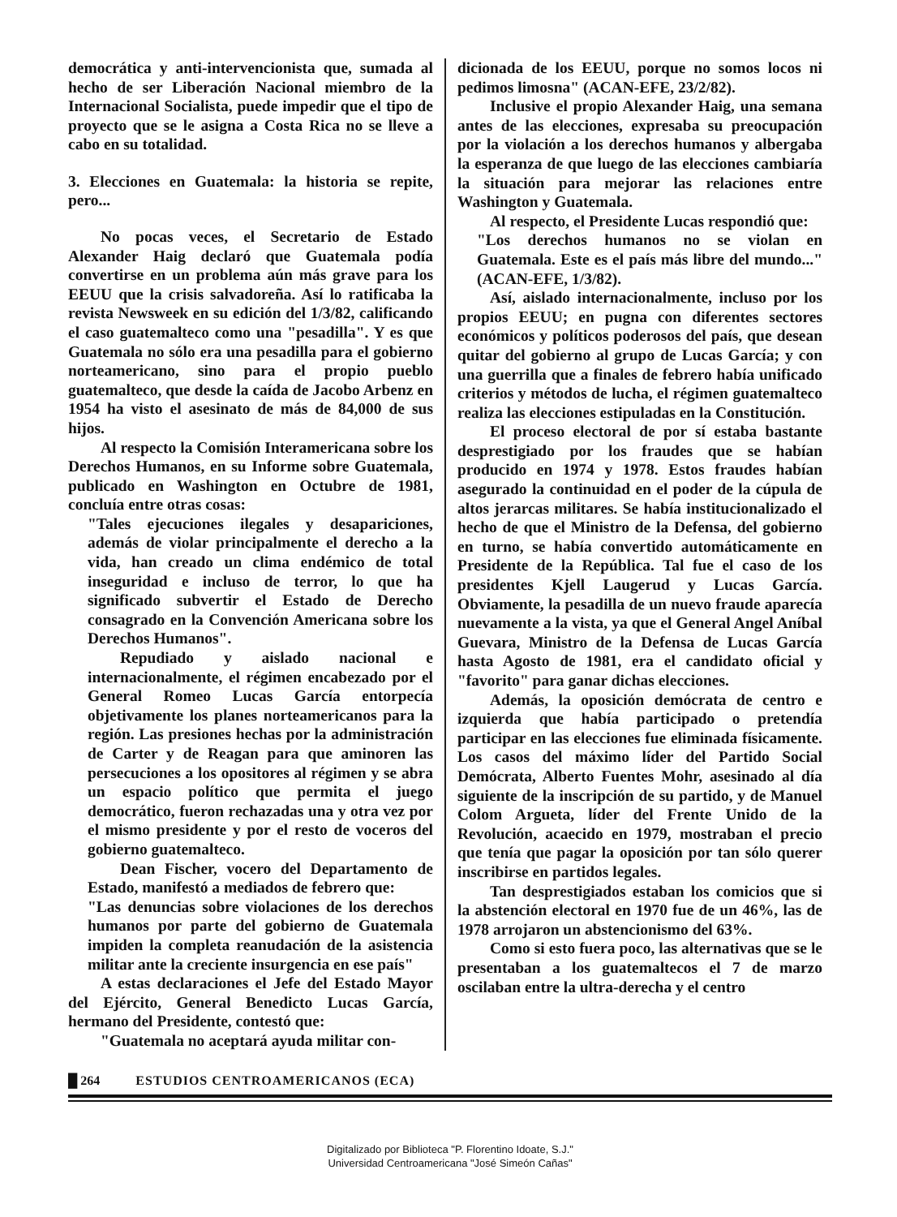democrática y anti-intervencionista que, sumada al hecho de ser Liberación Nacional miembro de la Internacional Socialista, puede impedir que el tipo de proyecto que se le asigna a Costa Rica no se lleve a cabo en su totalidad.
3. Elecciones en Guatemala: la historia se repite, pero...
No pocas veces, el Secretario de Estado Alexander Haig declaró que Guatemala podía convertirse en un problema aún más grave para los EEUU que la crisis salvadoreña. Así lo ratificaba la revista Newsweek en su edición del 1/3/82, calificando el caso guatemalteco como una "pesadilla". Y es que Guatemala no sólo era una pesadilla para el gobierno norteamericano, sino para el propio pueblo guatemalteco, que desde la caída de Jacobo Arbenz en 1954 ha visto el asesinato de más de 84,000 de sus hijos.
Al respecto la Comisión Interamericana sobre los Derechos Humanos, en su Informe sobre Guatemala, publicado en Washington en Octubre de 1981, concluía entre otras cosas:
"Tales ejecuciones ilegales y desapariciones, además de violar principalmente el derecho a la vida, han creado un clima endémico de total inseguridad e incluso de terror, lo que ha significado subvertir el Estado de Derecho consagrado en la Convención Americana sobre los Derechos Humanos".
Repudiado y aislado nacional e internacionalmente, el régimen encabezado por el General Romeo Lucas García entorpecía objetivamente los planes norteamericanos para la región. Las presiones hechas por la administración de Carter y de Reagan para que aminoren las persecuciones a los opositores al régimen y se abra un espacio político que permita el juego democrático, fueron rechazadas una y otra vez por el mismo presidente y por el resto de voceros del gobierno guatemalteco.
Dean Fischer, vocero del Departamento de Estado, manifestó a mediados de febrero que:
"Las denuncias sobre violaciones de los derechos humanos por parte del gobierno de Guatemala impiden la completa reanudación de la asistencia militar ante la creciente insurgencia en ese país"
A estas declaraciones el Jefe del Estado Mayor del Ejército, General Benedicto Lucas García, hermano del Presidente, contestó que:
"Guatemala no aceptará ayuda militar con-
dicionada de los EEUU, porque no somos locos ni pedimos limosna" (ACAN-EFE, 23/2/82).
Inclusive el propio Alexander Haig, una semana antes de las elecciones, expresaba su preocupación por la violación a los derechos humanos y albergaba la esperanza de que luego de las elecciones cambiaría la situación para mejorar las relaciones entre Washington y Guatemala.
Al respecto, el Presidente Lucas respondió que:
"Los derechos humanos no se violan en Guatemala. Este es el país más libre del mundo..." (ACAN-EFE, 1/3/82).
Así, aislado internacionalmente, incluso por los propios EEUU; en pugna con diferentes sectores económicos y políticos poderosos del país, que desean quitar del gobierno al grupo de Lucas García; y con una guerrilla que a finales de febrero había unificado criterios y métodos de lucha, el régimen guatemalteco realiza las elecciones estipuladas en la Constitución.
El proceso electoral de por sí estaba bastante desprestigiado por los fraudes que se habían producido en 1974 y 1978. Estos fraudes habían asegurado la continuidad en el poder de la cúpula de altos jerarcas militares. Se había institucionalizado el hecho de que el Ministro de la Defensa, del gobierno en turno, se había convertido automáticamente en Presidente de la República. Tal fue el caso de los presidentes Kjell Laugerud y Lucas García. Obviamente, la pesadilla de un nuevo fraude aparecía nuevamente a la vista, ya que el General Angel Aníbal Guevara, Ministro de la Defensa de Lucas García hasta Agosto de 1981, era el candidato oficial y "favorito" para ganar dichas elecciones.
Además, la oposición demócrata de centro e izquierda que había participado o pretendía participar en las elecciones fue eliminada físicamente. Los casos del máximo líder del Partido Social Demócrata, Alberto Fuentes Mohr, asesinado al día siguiente de la inscripción de su partido, y de Manuel Colom Argueta, líder del Frente Unido de la Revolución, acaecido en 1979, mostraban el precio que tenía que pagar la oposición por tan sólo querer inscribirse en partidos legales.
Tan desprestigiados estaban los comicios que si la abstención electoral en 1970 fue de un 46%, las de 1978 arrojaron un abstencionismo del 63%.
Como si esto fuera poco, las alternativas que se le presentaban a los guatemaltecos el 7 de marzo oscilaban entre la ultra-derecha y el centro
█ 264 ESTUDIOS CENTROAMERICANOS (ECA)
Digitalizado por Biblioteca "P. Florentino Idoate, S.J."
Universidad Centroamericana "José Simeón Cañas"